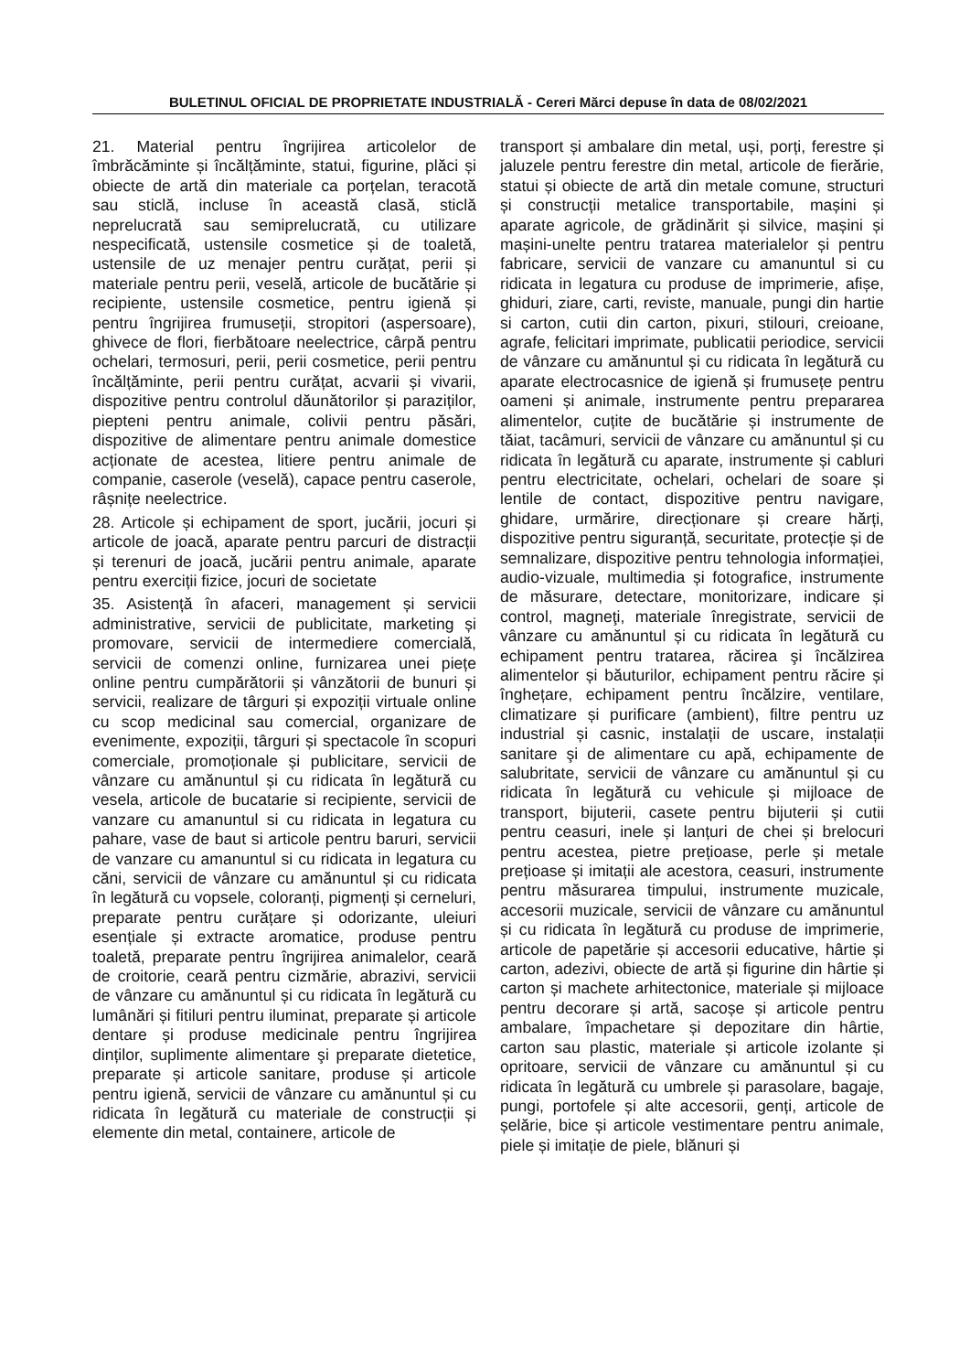BULETINUL OFICIAL DE PROPRIETATE INDUSTRIALĂ - Cereri Mărci depuse în data de 08/02/2021
21. Material pentru îngrijirea articolelor de îmbrăcăminte și încălțăminte, statui, figurine, plăci și obiecte de artă din materiale ca porțelan, teracotă sau sticlă, incluse în această clasă, sticlă neprelucrată sau semiprelucrată, cu utilizare nespecificată, ustensile cosmetice și de toaletă, ustensile de uz menajer pentru curățat, perii și materiale pentru perii, veselă, articole de bucătărie și recipiente, ustensile cosmetice, pentru igienă și pentru îngrijirea frumuseții, stropitori (aspersoare), ghivece de flori, fierbătoare neelectrice, cârpă pentru ochelari, termosuri, perii, perii cosmetice, perii pentru încălțăminte, perii pentru curățat, acvarii și vivarii, dispozitive pentru controlul dăunătorilor și paraziților, piepteni pentru animale, colivii pentru păsări, dispozitive de alimentare pentru animale domestice acționate de acestea, litiere pentru animale de companie, caserole (veselă), capace pentru caserole, râșnițe neelectrice.
28. Articole și echipament de sport, jucării, jocuri și articole de joacă, aparate pentru parcuri de distracții și terenuri de joacă, jucării pentru animale, aparate pentru exerciții fizice, jocuri de societate
35. Asistență în afaceri, management și servicii administrative, servicii de publicitate, marketing și promovare, servicii de intermediere comercială, servicii de comenzi online, furnizarea unei piețe online pentru cumpărătorii și vânzătorii de bunuri și servicii, realizare de târguri și expoziții virtuale online cu scop medicinal sau comercial, organizare de evenimente, expoziții, târguri și spectacole în scopuri comerciale, promoționale și publicitare, servicii de vânzare cu amănuntul și cu ridicata în legătură cu vesela, articole de bucatarie si recipiente, servicii de vanzare cu amanuntul si cu ridicata in legatura cu pahare, vase de baut si articole pentru baruri, servicii de vanzare cu amanuntul si cu ridicata in legatura cu căni, servicii de vânzare cu amănuntul și cu ridicata în legătură cu vopsele, coloranți, pigmenți și cerneluri, preparate pentru curățare și odorizante, uleiuri esențiale și extracte aromatice, produse pentru toaletă, preparate pentru îngrijirea animalelor, ceară de croitorie, ceară pentru cizmărie, abrazivi, servicii de vânzare cu amănuntul și cu ridicata în legătură cu lumânări și fitiluri pentru iluminat, preparate și articole dentare și produse medicinale pentru îngrijirea dinților, suplimente alimentare şi preparate dietetice, preparate și articole sanitare, produse și articole pentru igienă, servicii de vânzare cu amănuntul și cu ridicata în legătură cu materiale de construcții și elemente din metal, containere, articole de
transport și ambalare din metal, uși, porți, ferestre și jaluzele pentru ferestre din metal, articole de fierărie, statui și obiecte de artă din metale comune, structuri și construcții metalice transportabile, mașini și aparate agricole, de grădinărit și silvice, mașini și mașini-unelte pentru tratarea materialelor și pentru fabricare, servicii de vanzare cu amanuntul si cu ridicata in legatura cu produse de imprimerie, afișe, ghiduri, ziare, carti, reviste, manuale, pungi din hartie si carton, cutii din carton, pixuri, stilouri, creioane, agrafe, felicitari imprimate, publicatii periodice, servicii de vânzare cu amănuntul și cu ridicata în legătură cu aparate electrocasnice de igienă și frumusețe pentru oameni și animale, instrumente pentru prepararea alimentelor, cuțite de bucătărie și instrumente de tăiat, tacâmuri, servicii de vânzare cu amănuntul și cu ridicata în legătură cu aparate, instrumente și cabluri pentru electricitate, ochelari, ochelari de soare și lentile de contact, dispozitive pentru navigare, ghidare, urmărire, direcționare și creare hărți, dispozitive pentru siguranță, securitate, protecție și de semnalizare, dispozitive pentru tehnologia informației, audio-vizuale, multimedia și fotografice, instrumente de măsurare, detectare, monitorizare, indicare și control, magneţi, materiale înregistrate, servicii de vânzare cu amănuntul și cu ridicata în legătură cu echipament pentru tratarea, răcirea şi încălzirea alimentelor și băuturilor, echipament pentru răcire și înghețare, echipament pentru încălzire, ventilare, climatizare și purificare (ambient), filtre pentru uz industrial și casnic, instalații de uscare, instalații sanitare şi de alimentare cu apă, echipamente de salubritate, servicii de vânzare cu amănuntul și cu ridicata în legătură cu vehicule și mijloace de transport, bijuterii, casete pentru bijuterii și cutii pentru ceasuri, inele și lanțuri de chei și brelocuri pentru acestea, pietre prețioase, perle și metale prețioase și imitații ale acestora, ceasuri, instrumente pentru măsurarea timpului, instrumente muzicale, accesorii muzicale, servicii de vânzare cu amănuntul și cu ridicata în legătură cu produse de imprimerie, articole de papetărie și accesorii educative, hârtie și carton, adezivi, obiecte de artă și figurine din hârtie și carton și machete arhitectonice, materiale și mijloace pentru decorare și artă, sacoșe și articole pentru ambalare, împachetare și depozitare din hârtie, carton sau plastic, materiale și articole izolante și opritoare, servicii de vânzare cu amănuntul și cu ridicata în legătură cu umbrele și parasolare, bagaje, pungi, portofele și alte accesorii, genți, articole de șelărie, bice și articole vestimentare pentru animale, piele și imitație de piele, blănuri și